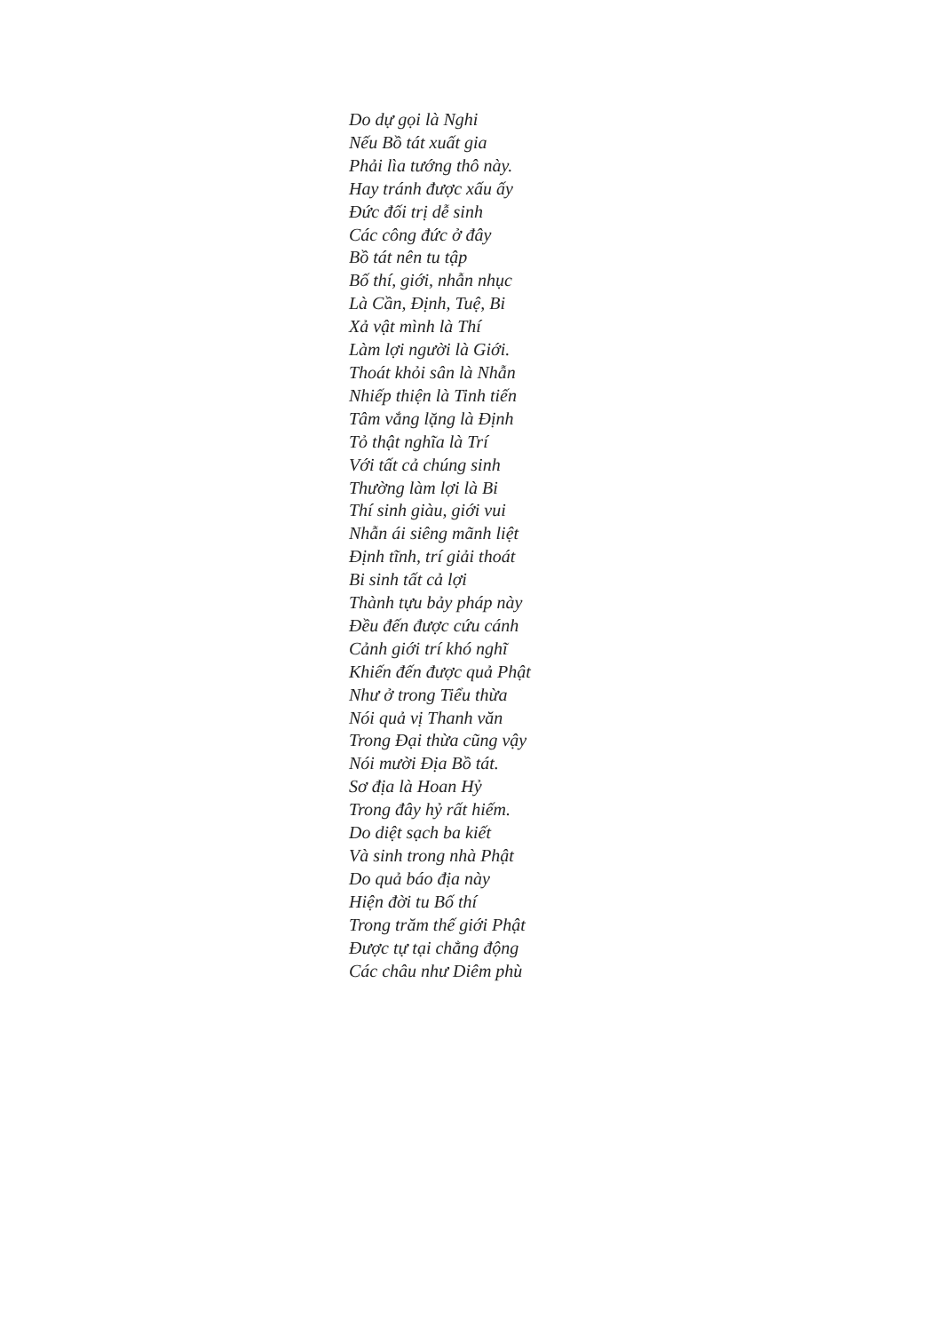Do dự gọi là Nghi
Nếu Bồ tát xuất gia
Phải lìa tướng thô này.
Hay tránh được xấu ấy
Đức đối trị dễ sinh
Các công đức ở đây
Bồ tát nên tu tập
Bố thí, giới, nhẫn nhục
Là Cần, Định, Tuệ, Bi
Xả vật mình là Thí
Làm lợi người là Giới.
Thoát khỏi sân là Nhẫn
Nhiếp thiện là Tinh tiến
Tâm vắng lặng là Định
Tỏ thật nghĩa là Trí
Với tất cả chúng sinh
Thường làm lợi là Bi
Thí sinh giàu, giới vui
Nhẫn ái siêng mãnh liệt
Định tĩnh, trí giải thoát
Bi sinh tất cả lợi
Thành tựu bảy pháp này
Đều đến được cứu cánh
Cảnh giới trí khó nghĩ
Khiến đến được quả Phật
Như ở trong Tiểu thừa
Nói quả vị Thanh văn
Trong Đại thừa cũng vậy
Nói mười Địa Bồ tát.
Sơ địa là Hoan Hỷ
Trong đây hỷ rất hiếm.
Do diệt sạch ba kiết
Và sinh trong nhà Phật
Do quả báo địa này
Hiện đời tu Bố thí
Trong trăm thế giới Phật
Được tự tại chẳng động
Các châu như Diêm phù